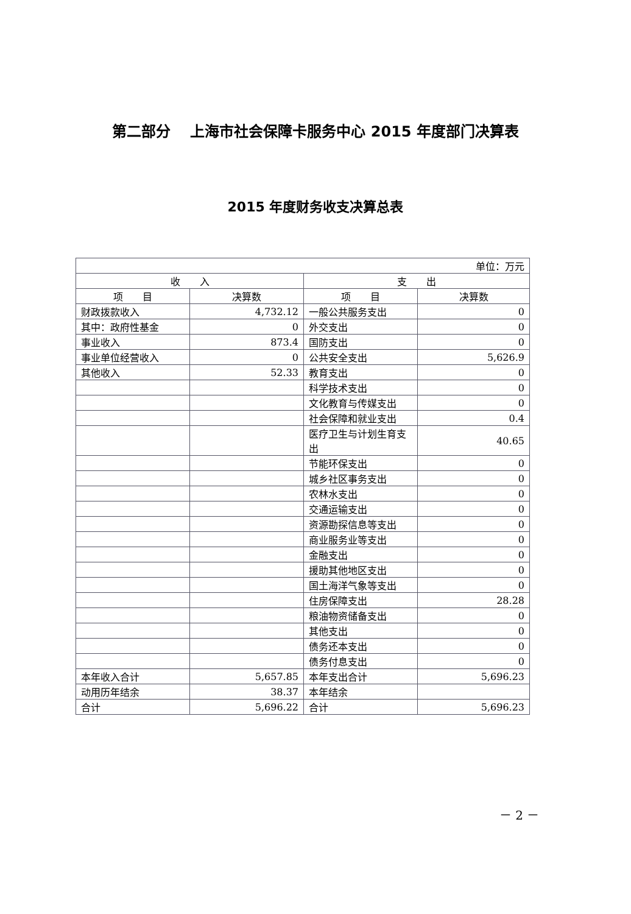第二部分　 上海市社会保障卡服务中心 2015 年度部门决算表
2015 年度财务收支决算总表
| 单位：万元 | | | |
| 收 入 | | 支 出 | |
| 项 目 | 决算数 | 项 目 | 决算数 |
| 财政拨款收入 | 4,732.12 | 一般公共服务支出 | 0 |
| 其中：政府性基金 | 0 | 外交支出 | 0 |
| 事业收入 | 873.4 | 国防支出 | 0 |
| 事业单位经营收入 | 0 | 公共安全支出 | 5,626.9 |
| 其他收入 | 52.33 | 教育支出 | 0 |
| | | 科学技术支出 | 0 |
| | | 文化教育与传媒支出 | 0 |
| | | 社会保障和就业支出 | 0.4 |
| | | 医疗卫生与计划生育支出 | 40.65 |
| | | 节能环保支出 | 0 |
| | | 城乡社区事务支出 | 0 |
| | | 农林水支出 | 0 |
| | | 交通运输支出 | 0 |
| | | 资源勘探信息等支出 | 0 |
| | | 商业服务业等支出 | 0 |
| | | 金融支出 | 0 |
| | | 援助其他地区支出 | 0 |
| | | 国土海洋气象等支出 | 0 |
| | | 住房保障支出 | 28.28 |
| | | 粮油物资储备支出 | 0 |
| | | 其他支出 | 0 |
| | | 债务还本支出 | 0 |
| | | 债务付息支出 | 0 |
| 本年收入合计 | 5,657.85 | 本年支出合计 | 5,696.23 |
| 动用历年结余 | 38.37 | 本年结余 | |
| 合计 | 5,696.22 | 合计 | 5,696.23 |
－ 2 －